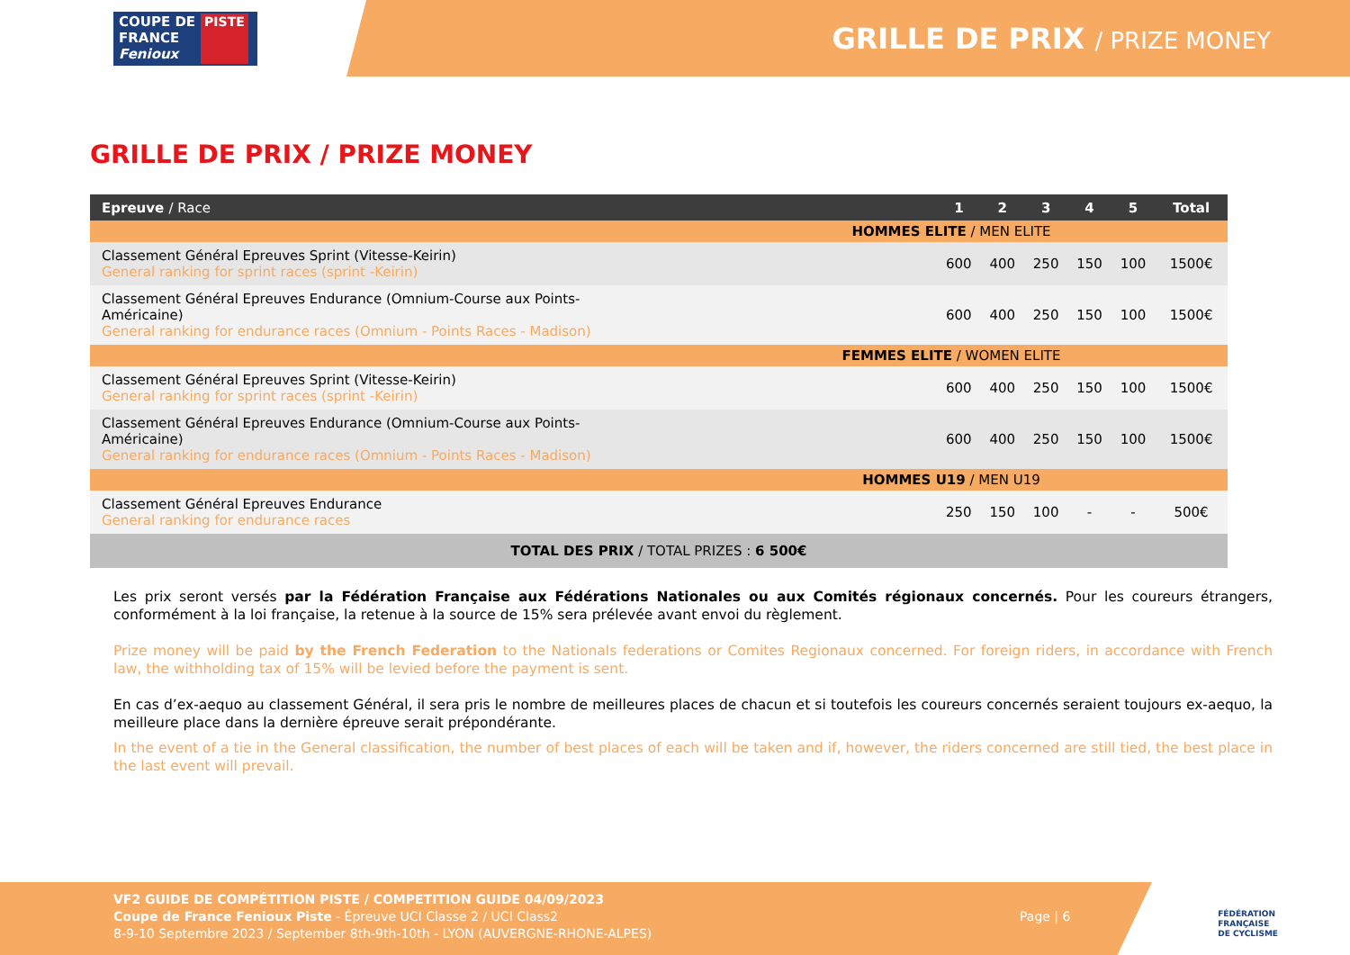COUPE DE
FRANCE
Fenioux
PISTE
GRILLE DE PRIX / PRIZE MONEY
GRILLE DE PRIX / PRIZE MONEY
| Epreuve / Race | 1 | 2 | 3 | 4 | 5 | Total |
| --- | --- | --- | --- | --- | --- | --- |
| HOMMES ELITE / MEN ELITE | | | | | | |
| Classement Général Epreuves Sprint (Vitesse-Keirin) General ranking for sprint races (sprint -Keirin) | 600 | 400 | 250 | 150 | 100 | 1500€ |
| Classement Général Epreuves Endurance (Omnium-Course aux Points- Américaine) General ranking for endurance races (Omnium - Points Races - Madison) | 600 | 400 | 250 | 150 | 100 | 1500€ |
| FEMMES ELITE / WOMEN ELITE | | | | | | |
| Classement Général Epreuves Sprint (Vitesse-Keirin) General ranking for sprint races (sprint -Keirin) | 600 | 400 | 250 | 150 | 100 | 1500€ |
| Classement Général Epreuves Endurance (Omnium-Course aux Points- Américaine) General ranking for endurance races (Omnium - Points Races - Madison) | 600 | 400 | 250 | 150 | 100 | 1500€ |
| HOMMES U19 / MEN U19 | | | | | | |
| Classement Général Epreuves Endurance General ranking for endurance races | 250 | 150 | 100 | - | - | 500€ |
| TOTAL DES PRIX / TOTAL PRIZES : 6 500€ | | | | | | |
Les prix seront versés par la Fédération Française aux Fédérations Nationales ou aux Comités régionaux concernés. Pour les coureurs étrangers, conformément à la loi française, la retenue à la source de 15% sera prélevée avant envoi du règlement.
Prize money will be paid by the French Federation to the Nationals federations or Comites Regionaux concerned. For foreign riders, in accordance with French law, the withholding tax of 15% will be levied before the payment is sent.
En cas d’ex-aequo au classement Général, il sera pris le nombre de meilleures places de chacun et si toutefois les coureurs concernés seraient toujours ex-aequo, la meilleure place dans la dernière épreuve serait prépondérante.
In the event of a tie in the General classification, the number of best places of each will be taken and if, however, the riders concerned are still tied, the best place in the last event will prevail.
VF2 GUIDE DE COMPÉTITION PISTE / COMPETITION GUIDE 04/09/2023
Coupe de France Fenioux Piste - Épreuve UCI Classe 2 / UCI Class2
8-9-10 Septembre 2023 / September 8th-9th-10th - LYON (AUVERGNE-RHONE-ALPES)
Page | 6
FÉDÉRATION
FRANÇAISE
DE CYCLISME